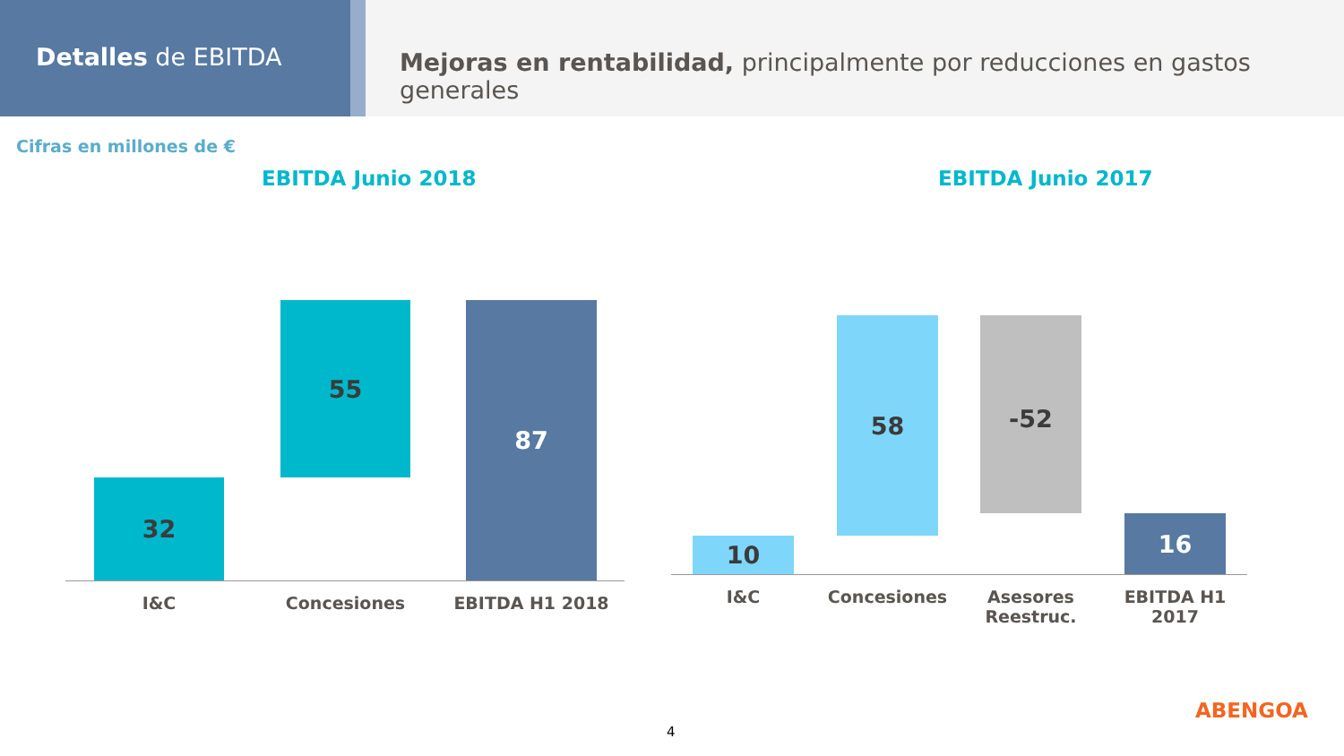Detalles de EBITDA
Mejoras en rentabilidad, principalmente por reducciones en gastos generales
Cifras en millones de €
EBITDA Junio 2018 EBITDA Junio 2017
32
55 87
I&C Concesiones EBITDA H1 2018
10
58 -52
16
I&C Concesiones
Asesores Reestruc.
EBITDA H1 2017
ABENGOA
4